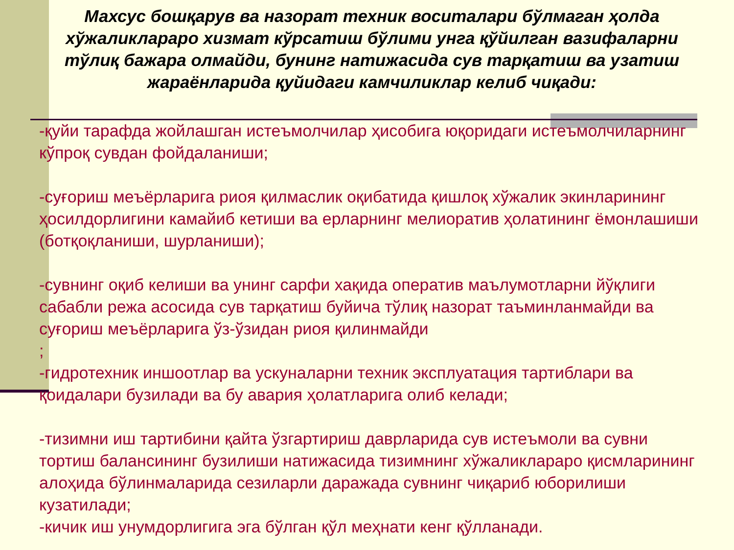Махсус бошқарув ва назорат техник воситалари бўлмаган ҳолда хўжаликлараро хизмат кўрсатиш бўлими унга қўйилган вазифаларни тўлиқ бажара олмайди, бунинг натижасида сув тарқатиш ва узатиш жараёнларида қуйидаги камчиликлар келиб чиқади:
-қуйи тарафда жойлашган истеъмолчилар ҳисобига юқоридаги истеъмолчиларнинг кўпроқ сувдан фойдаланиши;
-суғориш меъёрларига риоя қилмаслик оқибатида қишлоқ хўжалик экинларининг ҳосилдорлигини камайиб кетиши ва ерларнинг мелиоратив ҳолатининг ёмонлашиши (ботқоқланиши, шурланиши);
-сувнинг оқиб келиши ва унинг сарфи хақида оператив маълумотларни йўқлиги сабабли режа асосида сув тарқатиш буйича тўлиқ назорат таъминланмайди ва суғориш меъёрларига ўз-ўзидан риоя қилинмайди
;
-гидротехник иншоотлар ва ускуналарни техник эксплуатация тартиблари ва қоидалари бузилади ва бу авария ҳолатларига олиб келади;
-тизимни иш тартибини қайта ўзгартириш даврларида сув истеъмоли ва сувни тортиш балансининг бузилиши натижасида тизимнинг хўжаликлараро қисмларининг алоҳида бўлинмаларида сезиларли даражада сувнинг чиқариб юборилиши кузатилади;
-кичик иш унумдорлигига эга бўлган қўл меҳнати кенг қўлланади.